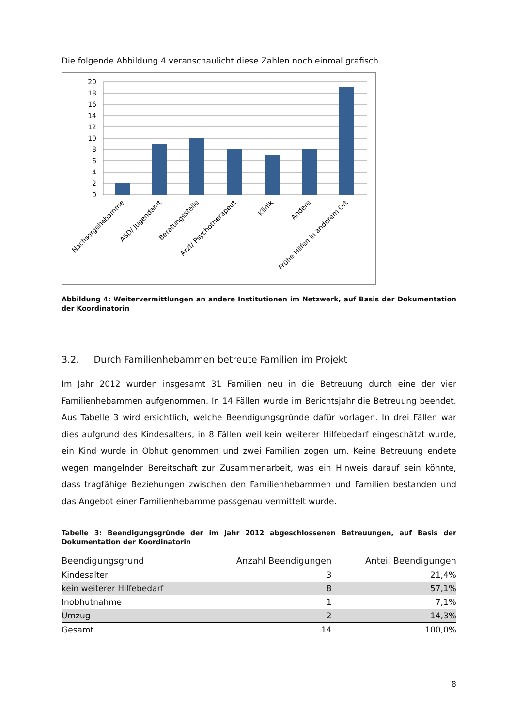Die folgende Abbildung 4 veranschaulicht diese Zahlen noch einmal grafisch.
20
18
16
14
12
10
8
6
4
2
0
Nachsorgehebamme
ASD/ Jugendamt
Beratungsstelle
Arzt/ Psychotherapeut
Klinik
Andere
Frühe Hilfen in anderem Ort
Abbildung 4: Weitervermittlungen an andere Institutionen im Netzwerk, auf Basis der Dokumentation der Koordinatorin
3.2. Durch Familienhebammen betreute Familien im Projekt
Im Jahr 2012 wurden insgesamt 31 Familien neu in die Betreuung durch eine der vier Familienhebammen aufgenommen. In 14 Fällen wurde im Berichtsjahr die Betreuung beendet. Aus Tabelle 3 wird ersichtlich, welche Beendigungsgründe dafür vorlagen. In drei Fällen war dies aufgrund des Kindesalters, in 8 Fällen weil kein weiterer Hilfebedarf eingeschätzt wurde, ein Kind wurde in Obhut genommen und zwei Familien zogen um. Keine Betreuung endete wegen mangelnder Bereitschaft zur Zusammenarbeit, was ein Hinweis darauf sein könnte, dass tragfähige Beziehungen zwischen den Familienhebammen und Familien bestanden und das Angebot einer Familienhebamme passgenau vermittelt wurde.
Tabelle 3: Beendigungsgründe der im Jahr 2012 abgeschlossenen Betreuungen, auf Basis der Dokumentation der Koordinatorin
| Beendigungsgrund | Anzahl Beendigungen | Anteil Beendigungen |
| --- | --- | --- |
| Kindesalter | 3 | 21,4% |
| kein weiterer Hilfebedarf | 8 | 57,1% |
| Inobhutnahme | 1 | 7,1% |
| Umzug | 2 | 14,3% |
| Gesamt | 14 | 100,0% |
8